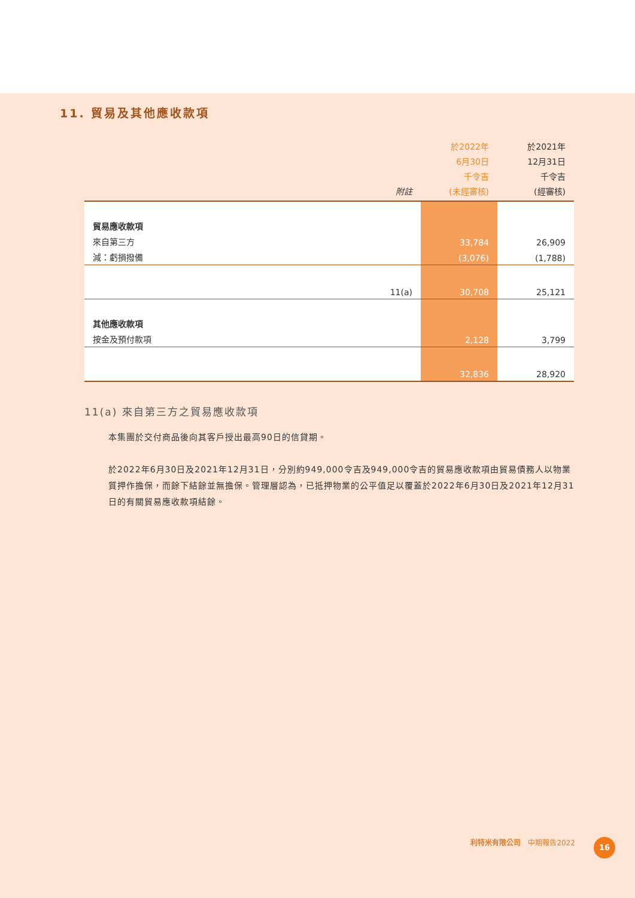11. 貿易及其他應收款項
| | 附註 | 於2022年 6月30日 千令吉 (未經審核) | 於2021年 12月31日 千令吉 (經審核) |
| --- | --- | --- | --- |
| 貿易應收款項 | | | |
| 來自第三方 | | 33,784 | 26,909 |
| 減：虧損撥備 | | (3,076) | (1,788) |
| | 11(a) | 30,708 | 25,121 |
| 其他應收款項 | | | |
| 按金及預付款項 | | 2,128 | 3,799 |
| | | 32,836 | 28,920 |
11(a) 來自第三方之貿易應收款項
本集團於交付商品後向其客戶授出最高90日的信貸期。
於2022年6月30日及2021年12月31日，分別約949,000令吉及949,000令吉的貿易應收款項由貿易債務人以物業質押作擔保，而餘下結餘並無擔保。管理層認為，已抵押物業的公平值足以覆蓋於2022年6月30日及2021年12月31日的有關貿易應收款項結餘。
利特米有限公司　中期報告2022 16